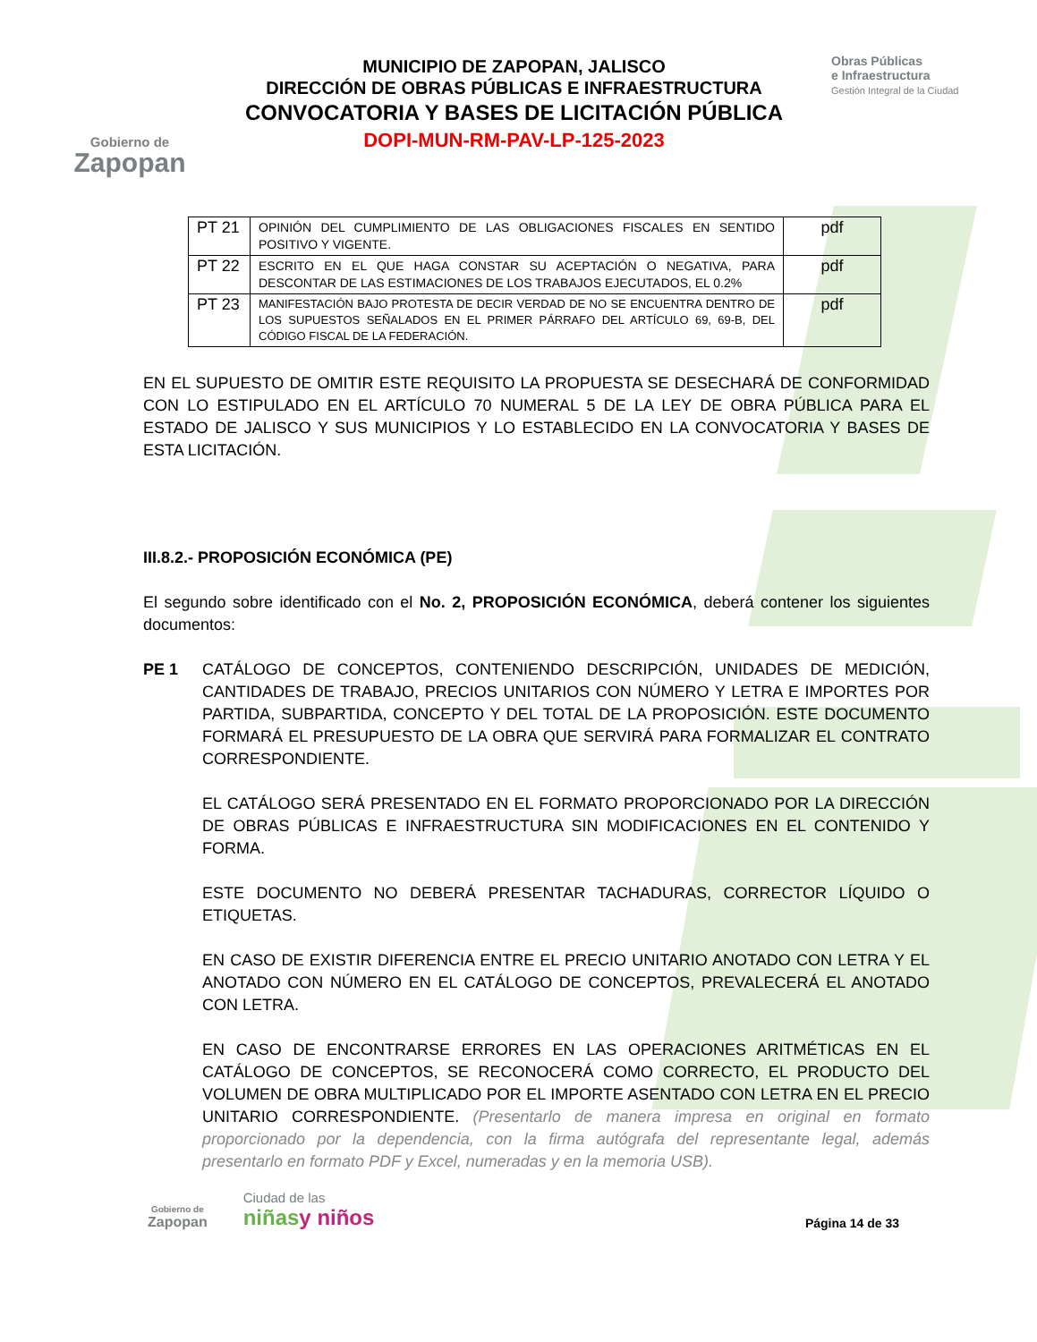Gobierno de
Zapopan
MUNICIPIO DE ZAPOPAN, JALISCO
DIRECCIÓN DE OBRAS PÚBLICAS E INFRAESTRUCTURA
CONVOCATORIA Y BASES DE LICITACIÓN PÚBLICA
DOPI-MUN-RM-PAV-LP-125-2023
Obras Públicas
e Infraestructura
Gestión Integral de la Ciudad
| PT 21 | OPINIÓN DEL CUMPLIMIENTO DE LAS OBLIGACIONES FISCALES EN SENTIDO POSITIVO Y VIGENTE. | pdf |
| PT 22 | ESCRITO EN EL QUE HAGA CONSTAR SU ACEPTACIÓN O NEGATIVA, PARA DESCONTAR DE LAS ESTIMACIONES DE LOS TRABAJOS EJECUTADOS, EL 0.2% | pdf |
| PT 23 | MANIFESTACIÓN BAJO PROTESTA DE DECIR VERDAD DE NO SE ENCUENTRA DENTRO DE LOS SUPUESTOS SEÑALADOS EN EL PRIMER PÁRRAFO DEL ARTÍCULO 69, 69-B, DEL CÓDIGO FISCAL DE LA FEDERACIÓN. | pdf |
EN EL SUPUESTO DE OMITIR ESTE REQUISITO LA PROPUESTA SE DESECHARÁ DE CONFORMIDAD CON LO ESTIPULADO EN EL ARTÍCULO 70 NUMERAL 5 DE LA LEY DE OBRA PÚBLICA PARA EL ESTADO DE JALISCO Y SUS MUNICIPIOS Y LO ESTABLECIDO EN LA CONVOCATORIA Y BASES DE ESTA LICITACIÓN.
III.8.2.- PROPOSICIÓN ECONÓMICA (PE)
El segundo sobre identificado con el No. 2, PROPOSICIÓN ECONÓMICA, deberá contener los siguientes documentos:
PE 1 CATÁLOGO DE CONCEPTOS, CONTENIENDO DESCRIPCIÓN, UNIDADES DE MEDICIÓN, CANTIDADES DE TRABAJO, PRECIOS UNITARIOS CON NÚMERO Y LETRA E IMPORTES POR PARTIDA, SUBPARTIDA, CONCEPTO Y DEL TOTAL DE LA PROPOSICIÓN. ESTE DOCUMENTO FORMARÁ EL PRESUPUESTO DE LA OBRA QUE SERVIRÁ PARA FORMALIZAR EL CONTRATO CORRESPONDIENTE.
EL CATÁLOGO SERÁ PRESENTADO EN EL FORMATO PROPORCIONADO POR LA DIRECCIÓN DE OBRAS PÚBLICAS E INFRAESTRUCTURA SIN MODIFICACIONES EN EL CONTENIDO Y FORMA.
ESTE DOCUMENTO NO DEBERÁ PRESENTAR TACHADURAS, CORRECTOR LÍQUIDO O ETIQUETAS.
EN CASO DE EXISTIR DIFERENCIA ENTRE EL PRECIO UNITARIO ANOTADO CON LETRA Y EL ANOTADO CON NÚMERO EN EL CATÁLOGO DE CONCEPTOS, PREVALECERÁ EL ANOTADO CON LETRA.
EN CASO DE ENCONTRARSE ERRORES EN LAS OPERACIONES ARITMÉTICAS EN EL CATÁLOGO DE CONCEPTOS, SE RECONOCERÁ COMO CORRECTO, EL PRODUCTO DEL VOLUMEN DE OBRA MULTIPLICADO POR EL IMPORTE ASENTADO CON LETRA EN EL PRECIO UNITARIO CORRESPONDIENTE. (Presentarlo de manera impresa en original en formato proporcionado por la dependencia, con la firma autógrafa del representante legal, además presentarlo en formato PDF y Excel, numeradas y en la memoria USB).
Gobierno de
Zapopan
Ciudad de las
niñas y niños
Página 14 de 33